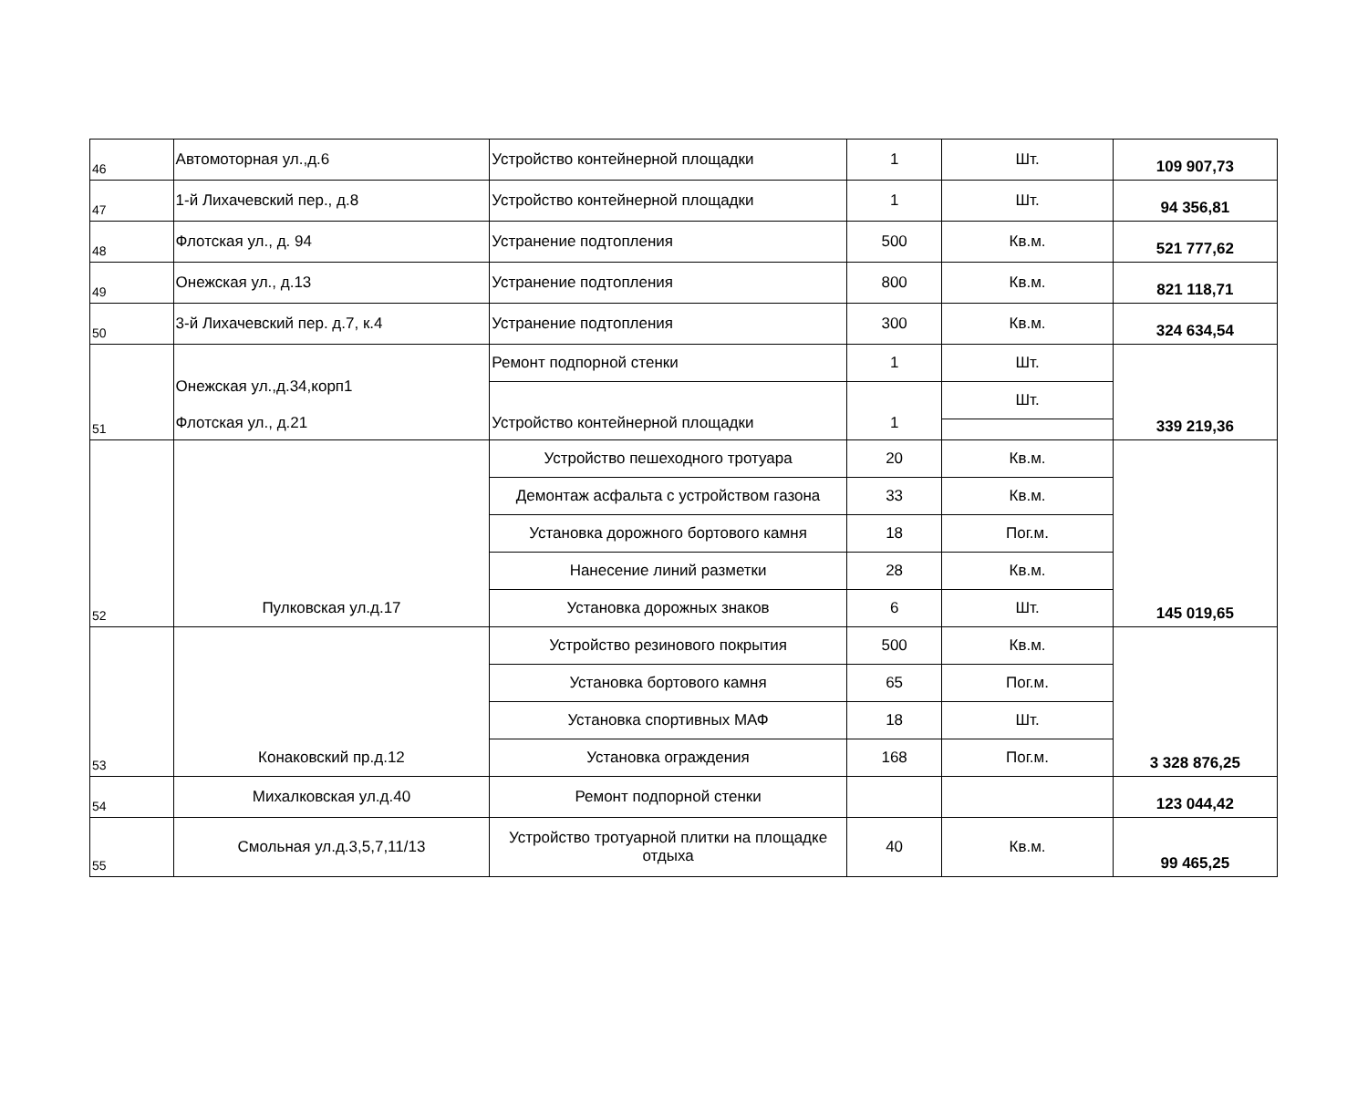| 46 | Автомоторная ул.,д.6 | Устройство контейнерной площадки | 1 | Шт. | 109 907,73 |
| 47 | 1-й Лихачевский пер., д.8 | Устройство контейнерной площадки | 1 | Шт. | 94 356,81 |
| 48 | Флотская ул., д. 94 | Устранение подтопления | 500 | Кв.м. | 521 777,62 |
| 49 | Онежская ул., д.13 | Устранение подтопления | 800 | Кв.м. | 821 118,71 |
| 50 | 3-й Лихачевский пер. д.7, к.4 | Устранение подтопления | 300 | Кв.м. | 324 634,54 |
| 51 | Онежская ул.,д.34,корп1 Флотская ул., д.21 | Ремонт подпорной стенки | 1 | Шт. | 339 219,36 |
| | | Устройство контейнерной площадки | 1 | Шт. | |
| 52 | Пулковская ул.д.17 | Устройство пешеходного тротуара | 20 | Кв.м. | 145 019,65 |
| | | Демонтаж асфальта с устройством газона | 33 | Кв.м. | |
| | | Установка дорожного бортового камня | 18 | Пог.м. | |
| | | Нанесение линий разметки | 28 | Кв.м. | |
| | | Установка дорожных знаков | 6 | Шт. | |
| 53 | Конаковский пр.д.12 | Устройство резинового покрытия | 500 | Кв.м. | 3 328 876,25 |
| | | Установка бортового камня | 65 | Пог.м. | |
| | | Установка спортивных МАФ | 18 | Шт. | |
| | | Установка ограждения | 168 | Пог.м. | |
| 54 | Михалковская ул.д.40 | Ремонт подпорной стенки | | | 123 044,42 |
| 55 | Смольная ул.д.3,5,7,11/13 | Устройство тротуарной плитки на площадке отдыха | 40 | Кв.м. | 99 465,25 |